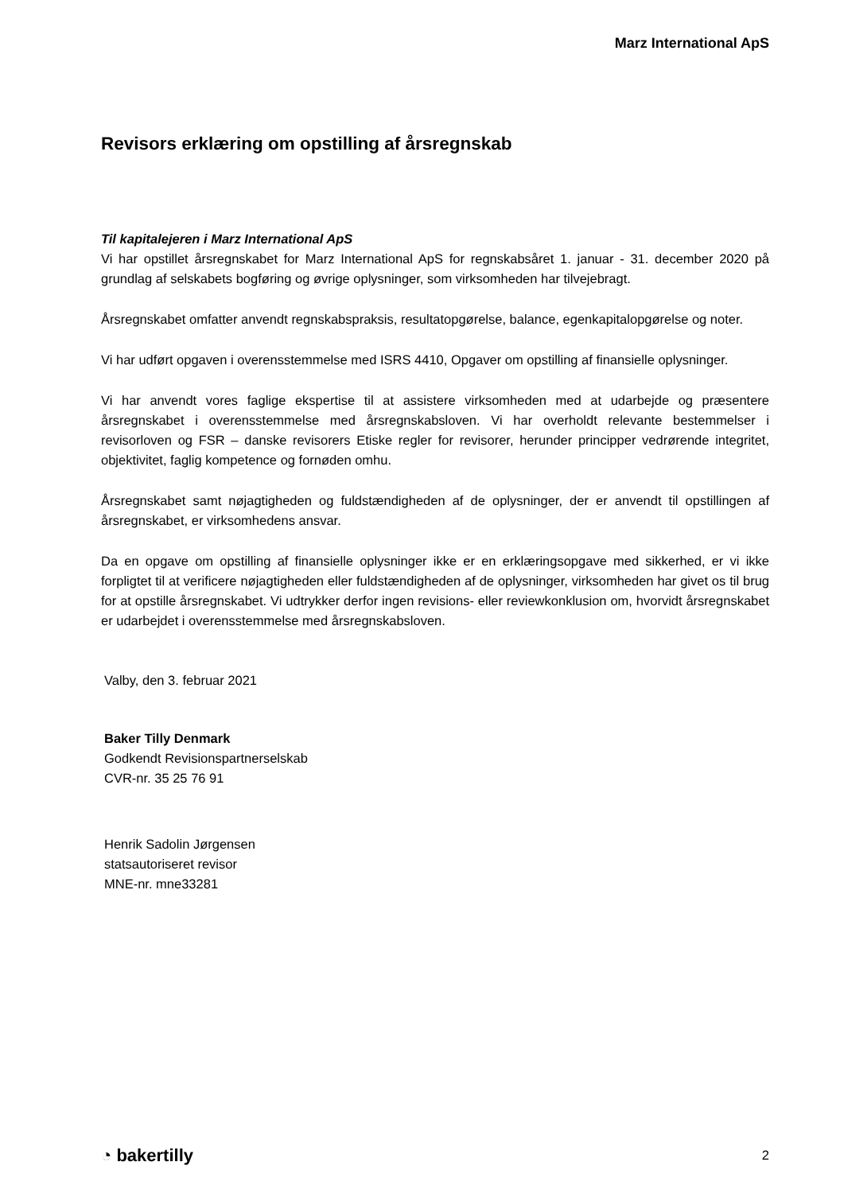Marz International ApS
Revisors erklæring om opstilling af årsregnskab
Til kapitalejeren i Marz International ApS
Vi har opstillet årsregnskabet for Marz International ApS for regnskabsåret 1. januar - 31. december 2020 på grundlag af selskabets bogføring og øvrige oplysninger, som virksomheden har tilvejebragt.
Årsregnskabet omfatter anvendt regnskabspraksis, resultatopgørelse, balance, egenkapitalopgørelse og noter.
Vi har udført opgaven i overensstemmelse med ISRS 4410, Opgaver om opstilling af finansielle oplysninger.
Vi har anvendt vores faglige ekspertise til at assistere virksomheden med at udarbejde og præsentere årsregnskabet i overensstemmelse med årsregnskabsloven. Vi har overholdt relevante bestemmelser i revisorloven og FSR – danske revisorers Etiske regler for revisorer, herunder principper vedrørende integritet, objektivitet, faglig kompetence og fornøden omhu.
Årsregnskabet samt nøjagtigheden og fuldstændigheden af de oplysninger, der er anvendt til opstillingen af årsregnskabet, er virksomhedens ansvar.
Da en opgave om opstilling af finansielle oplysninger ikke er en erklæringsopgave med sikkerhed, er vi ikke forpligtet til at verificere nøjagtigheden eller fuldstændigheden af de oplysninger, virksomheden har givet os til brug for at opstille årsregnskabet. Vi udtrykker derfor ingen revisions- eller reviewkonklusion om, hvorvidt årsregnskabet er udarbejdet i overensstemmelse med årsregnskabsloven.
Valby, den 3. februar 2021
Baker Tilly Denmark
Godkendt Revisionspartnerselskab
CVR-nr. 35 25 76 91
Henrik Sadolin Jørgensen
statsautoriseret revisor
MNE-nr. mne33281
◔ bakertilly 2